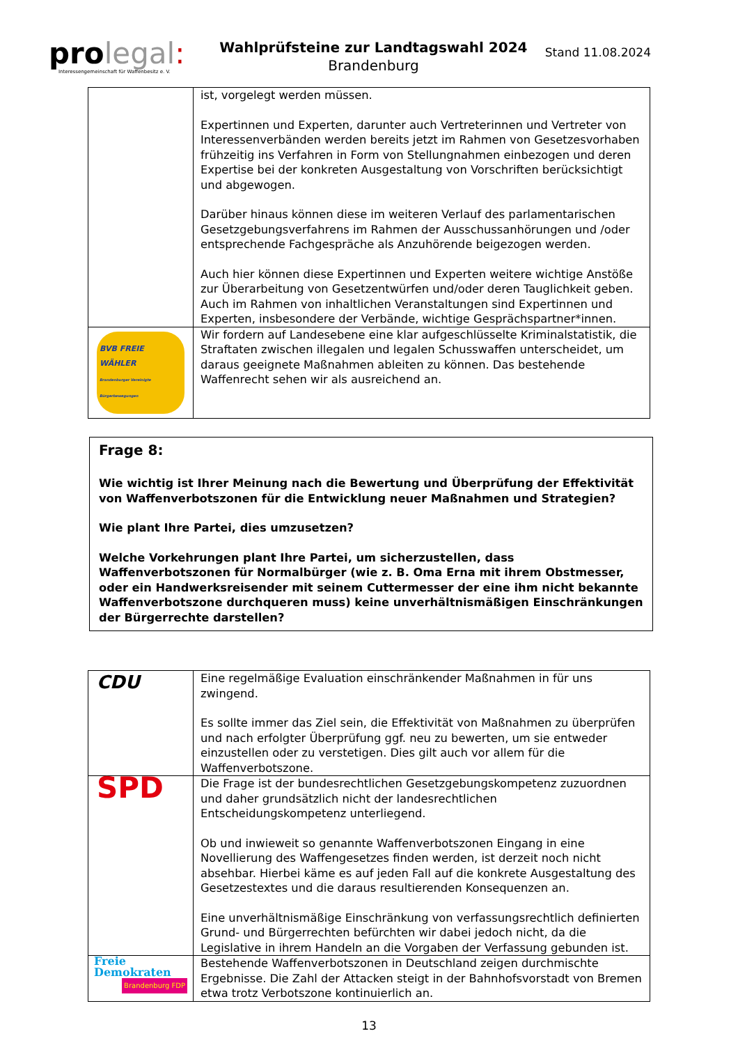pro legal:
Interessengemeinschaft für Waffenbesitz e. V.
Wahlprüfsteine zur Landtagswahl 2024
Brandenburg
Stand 11.08.2024
| | ist, vorgelegt werden müssen. Expertinnen und Experten, darunter auch Vertreterinnen und Vertreter von Interessenverbänden werden bereits jetzt im Rahmen von Gesetzesvorhaben frühzeitig ins Verfahren in Form von Stellungnahmen einbezogen und deren Expertise bei der konkreten Ausgestaltung von Vorschriften berücksichtigt und abgewogen. Darüber hinaus können diese im weiteren Verlauf des parlamentarischen Gesetzgebungsverfahrens im Rahmen der Ausschussanhörungen und /oder entsprechende Fachgespräche als Anzuhörende beigezogen werden. Auch hier können diese Expertinnen und Experten weitere wichtige Anstöße zur Überarbeitung von Gesetzentwürfen und/oder deren Tauglichkeit geben. Auch im Rahmen von inhaltlichen Veranstaltungen sind Expertinnen und Experten, insbesondere der Verbände, wichtige Gesprächspartner*innen. |
| BVB FREIE WÄHLER Brandenburger Vereinigte Bürgerbewegungen | Wir fordern auf Landesebene eine klar aufgeschlüsselte Kriminalstatistik, die Straftaten zwischen illegalen und legalen Schusswaffen unterscheidet, um daraus geeignete Maßnahmen ableiten zu können. Das bestehende Waffenrecht sehen wir als ausreichend an. |
Frage 8:
Wie wichtig ist Ihrer Meinung nach die Bewertung und Überprüfung der Effektivität von Waffenverbotszonen für die Entwicklung neuer Maßnahmen und Strategien?
Wie plant Ihre Partei, dies umzusetzen?
Welche Vorkehrungen plant Ihre Partei, um sicherzustellen, dass Waffenverbotszonen für Normalbürger (wie z. B. Oma Erna mit ihrem Obstmesser, oder ein Handwerksreisender mit seinem Cuttermesser der eine ihm nicht bekannte Waffenverbotszone durchqueren muss) keine unverhältnismäßigen Einschränkungen der Bürgerrechte darstellen?
| CDU | Eine regelmäßige Evaluation einschränkender Maßnahmen in für uns zwingend. Es sollte immer das Ziel sein, die Effektivität von Maßnahmen zu überprüfen und nach erfolgter Überprüfung ggf. neu zu bewerten, um sie entweder einzustellen oder zu verstetigen. Dies gilt auch vor allem für die Waffenverbotszone. |
| SPD | Die Frage ist der bundesrechtlichen Gesetzgebungskompetenz zuzuordnen und daher grundsätzlich nicht der landesrechtlichen Entscheidungskompetenz unterliegend. Ob und inwieweit so genannte Waffenverbotszonen Eingang in eine Novellierung des Waffengesetzes finden werden, ist derzeit noch nicht absehbar. Hierbei käme es auf jeden Fall auf die konkrete Ausgestaltung des Gesetzestextes und die daraus resultierenden Konsequenzen an. Eine unverhältnismäßige Einschränkung von verfassungsrechtlich definierten Grund- und Bürgerrechten befürchten wir dabei jedoch nicht, da die Legislative in ihrem Handeln an die Vorgaben der Verfassung gebunden ist. |
| Freie Demokraten Brandenburg FDP | Bestehende Waffenverbotszonen in Deutschland zeigen durchmischte Ergebnisse. Die Zahl der Attacken steigt in der Bahnhofsvorstadt von Bremen etwa trotz Verbotszone kontinuierlich an. |
13